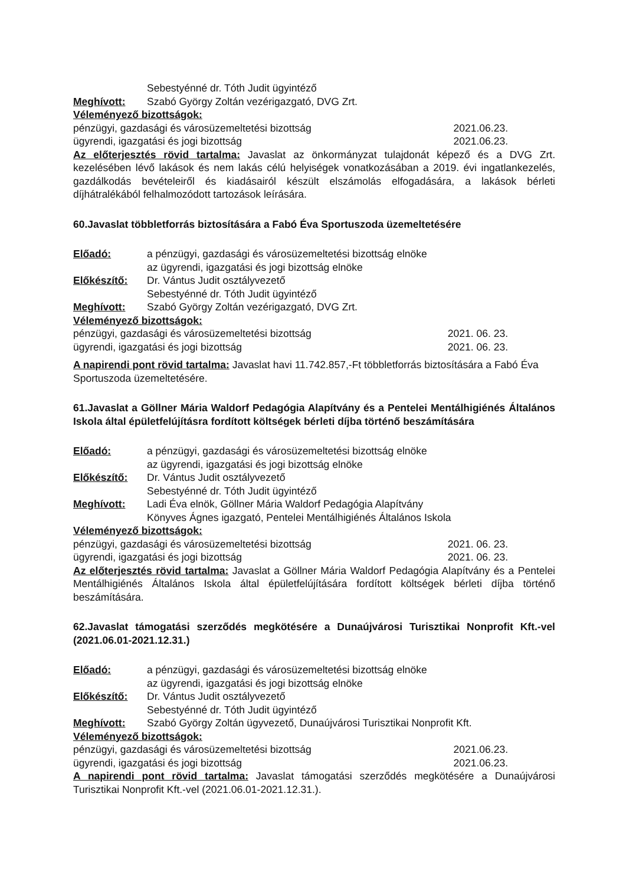Sebestyénné dr. Tóth Judit ügyintéző
Meghívott: Szabó György Zoltán vezérigazgató, DVG Zrt.
Véleményező bizottságok:
pénzügyi, gazdasági és városüzemeltetési bizottság 2021.06.23.
ügyrendi, igazgatási és jogi bizottság 2021.06.23.
Az előterjesztés rövid tartalma: Javaslat az önkormányzat tulajdonát képező és a DVG Zrt. kezelésében lévő lakások és nem lakás célú helyiségek vonatkozásában a 2019. évi ingatlankezelés, gazdálkodás bevételeiről és kiadásairól készült elszámolás elfogadására, a lakások bérleti díjhátralékából felhalmozódott tartozások leírására.
60.Javaslat többletforrás biztosítására a Fabó Éva Sportuszoda üzemeltetésére
Előadó: a pénzügyi, gazdasági és városüzemeltetési bizottság elnöke
az ügyrendi, igazgatási és jogi bizottság elnöke
Előkészítő: Dr. Vántus Judit osztályvezető
Sebestyénné dr. Tóth Judit ügyintéző
Meghívott: Szabó György Zoltán vezérigazgató, DVG Zrt.
Véleményező bizottságok:
pénzügyi, gazdasági és városüzemeltetési bizottság 2021. 06. 23.
ügyrendi, igazgatási és jogi bizottság 2021. 06. 23.
A napirendi pont rövid tartalma: Javaslat havi 11.742.857,-Ft többletforrás biztosítására a Fabó Éva Sportuszoda üzemeltetésére.
61.Javaslat a Göllner Mária Waldorf Pedagógia Alapítvány és a Pentelei Mentálhigiénés Általános Iskola által épületfelújításra fordított költségek bérleti díjba történő beszámítására
Előadó: a pénzügyi, gazdasági és városüzemeltetési bizottság elnöke
az ügyrendi, igazgatási és jogi bizottság elnöke
Előkészítő: Dr. Vántus Judit osztályvezető
Sebestyénné dr. Tóth Judit ügyintéző
Meghívott: Ladi Éva elnök, Göllner Mária Waldorf Pedagógia Alapítvány
Könyves Ágnes igazgató, Pentelei Mentálhigiénés Általános Iskola
Véleményező bizottságok:
pénzügyi, gazdasági és városüzemeltetési bizottság 2021. 06. 23.
ügyrendi, igazgatási és jogi bizottság 2021. 06. 23.
Az előterjesztés rövid tartalma: Javaslat a Göllner Mária Waldorf Pedagógia Alapítvány és a Pentelei Mentálhigiénés Általános Iskola által épületfelújítására fordított költségek bérleti díjba történő beszámítására.
62.Javaslat támogatási szerződés megkötésére a Dunaújvárosi Turisztikai Nonprofit Kft.-vel (2021.06.01-2021.12.31.)
Előadó: a pénzügyi, gazdasági és városüzemeltetési bizottság elnöke
az ügyrendi, igazgatási és jogi bizottság elnöke
Előkészítő: Dr. Vántus Judit osztályvezető
Sebestyénné dr. Tóth Judit ügyintéző
Meghívott: Szabó György Zoltán ügyvezető, Dunaújvárosi Turisztikai Nonprofit Kft.
Véleményező bizottságok:
pénzügyi, gazdasági és városüzemeltetési bizottság 2021.06.23.
ügyrendi, igazgatási és jogi bizottság 2021.06.23.
A napirendi pont rövid tartalma: Javaslat támogatási szerződés megkötésére a Dunaújvárosi Turisztikai Nonprofit Kft.-vel (2021.06.01-2021.12.31.).